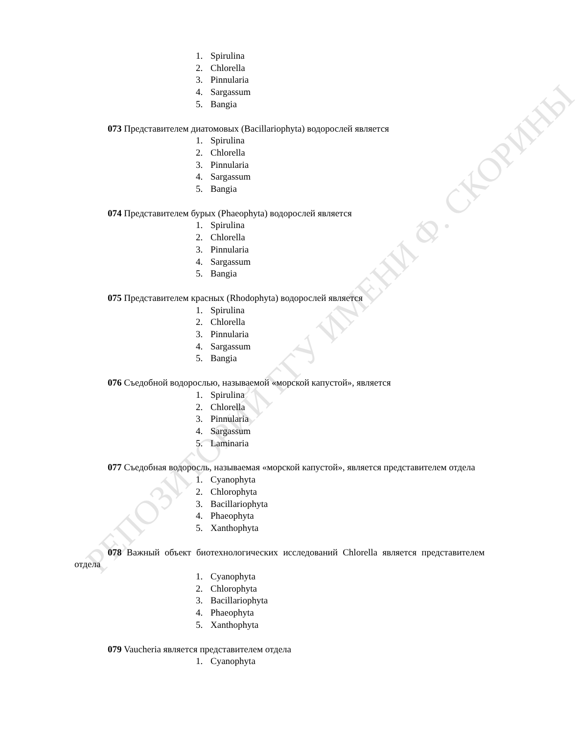РЕПОЗИТОРИЙ ГГУ ИМЕНИ Ф. СКОРИНЫ
1. Spirulina
2. Chlorella
3. Pinnularia
4. Sargassum
5. Bangia
073 Представителем диатомовых (Bacillariophyta) водорослей является
1. Spirulina
2. Chlorella
3. Pinnularia
4. Sargassum
5. Bangia
074 Представителем бурых (Phaeophyta) водорослей является
1. Spirulina
2. Chlorella
3. Pinnularia
4. Sargassum
5. Bangia
075 Представителем красных (Rhodophyta) водорослей является
1. Spirulina
2. Chlorella
3. Pinnularia
4. Sargassum
5. Bangia
076 Съедобной водорослью, называемой «морской капустой», является
1. Spirulina
2. Chlorella
3. Pinnularia
4. Sargassum
5. Laminaria
077 Съедобная водоросль, называемая «морской капустой», является представителем отдела
1. Cyanophyta
2. Chlorophyta
3. Bacillariophyta
4. Phaeophyta
5. Xanthophyta
078 Важный объект биотехнологических исследований Chlorella является представителем отдела
1. Cyanophyta
2. Chlorophyta
3. Bacillariophyta
4. Phaeophyta
5. Xanthophyta
079 Vaucheria является представителем отдела
1. Cyanophyta